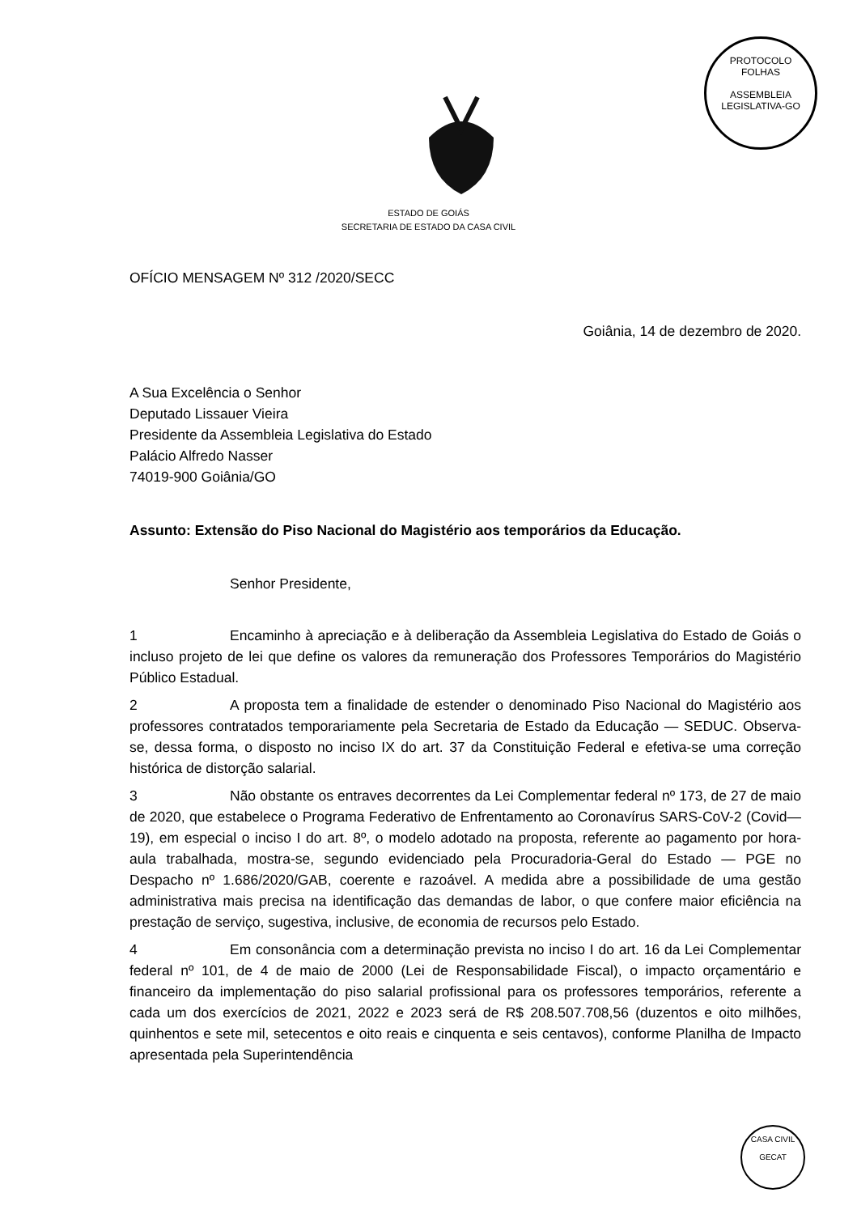PROTOCOLO
FOLHAS
ASSEMBLEIA LEGISLATIVA-GO
ESTADO DE GOIÁS
SECRETARIA DE ESTADO DA CASA CIVIL
OFÍCIO MENSAGEM Nº 312 /2020/SECC
Goiânia, 14 de dezembro de 2020.
A Sua Excelência o Senhor
Deputado Lissauer Vieira
Presidente da Assembleia Legislativa do Estado
Palácio Alfredo Nasser
74019-900 Goiânia/GO
Assunto: Extensão do Piso Nacional do Magistério aos temporários da Educação.
Senhor Presidente,
1 Encaminho à apreciação e à deliberação da Assembleia Legislativa do Estado de Goiás o incluso projeto de lei que define os valores da remuneração dos Professores Temporários do Magistério Público Estadual.
2 A proposta tem a finalidade de estender o denominado Piso Nacional do Magistério aos professores contratados temporariamente pela Secretaria de Estado da Educação — SEDUC. Observa-se, dessa forma, o disposto no inciso IX do art. 37 da Constituição Federal e efetiva-se uma correção histórica de distorção salarial.
3 Não obstante os entraves decorrentes da Lei Complementar federal nº 173, de 27 de maio de 2020, que estabelece o Programa Federativo de Enfrentamento ao Coronavírus SARS-CoV-2 (Covid—19), em especial o inciso I do art. 8º, o modelo adotado na proposta, referente ao pagamento por hora-aula trabalhada, mostra-se, segundo evidenciado pela Procuradoria-Geral do Estado — PGE no Despacho nº 1.686/2020/GAB, coerente e razoável. A medida abre a possibilidade de uma gestão administrativa mais precisa na identificação das demandas de labor, o que confere maior eficiência na prestação de serviço, sugestiva, inclusive, de economia de recursos pelo Estado.
4 Em consonância com a determinação prevista no inciso I do art. 16 da Lei Complementar federal nº 101, de 4 de maio de 2000 (Lei de Responsabilidade Fiscal), o impacto orçamentário e financeiro da implementação do piso salarial profissional para os professores temporários, referente a cada um dos exercícios de 2021, 2022 e 2023 será de R$ 208.507.708,56 (duzentos e oito milhões, quinhentos e sete mil, setecentos e oito reais e cinquenta e seis centavos), conforme Planilha de Impacto apresentada pela Superintendência
CASA CIVIL
GECAT